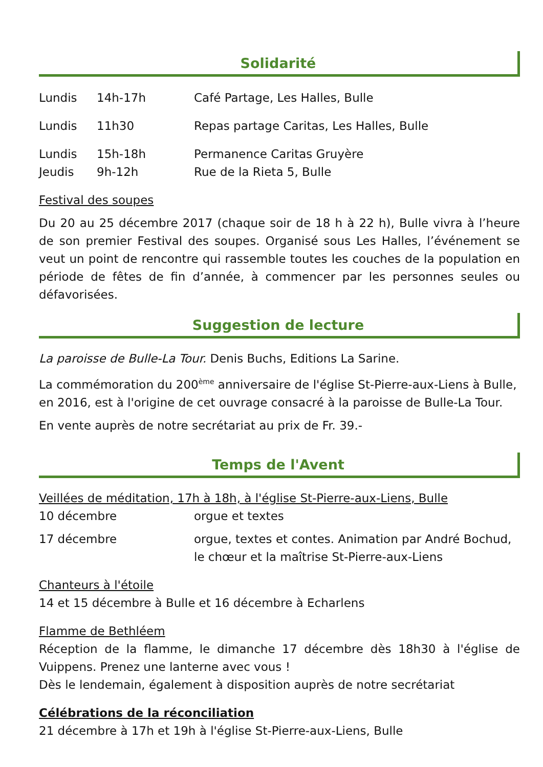Solidarité
Lundis 14h-17h Café Partage, Les Halles, Bulle
Lundis 11h30 Repas partage Caritas, Les Halles, Bulle
Lundis 15h-18h Permanence Caritas Gruyère
Jeudis 9h-12h Rue de la Rieta 5, Bulle
Festival des soupes
Du 20 au 25 décembre 2017 (chaque soir de 18 h à 22 h), Bulle vivra à l’heure de son premier Festival des soupes. Organisé sous Les Halles, l’événement se veut un point de rencontre qui rassemble toutes les couches de la population en période de fêtes de fin d’année, à commencer par les personnes seules ou défavorisées.
Suggestion de lecture
La paroisse de Bulle-La Tour. Denis Buchs, Editions La Sarine.
La commémoration du 200<sup>ème</sup> anniversaire de l'église St-Pierre-aux-Liens à Bulle, en 2016, est à l'origine de cet ouvrage consacré à la paroisse de Bulle-La Tour.
En vente auprès de notre secrétariat au prix de Fr. 39.-
Temps de l'Avent
Veillées de méditation, 17h à 18h, à l'église St-Pierre-aux-Liens, Bulle
10 décembre orgue et textes
17 décembre orgue, textes et contes. Animation par André Bochud, le chœur et la maîtrise St-Pierre-aux-Liens
Chanteurs à l'étoile
14 et 15 décembre à Bulle et 16 décembre à Echarlens
Flamme de Bethléem
Réception de la flamme, le dimanche 17 décembre dès 18h30 à l'église de Vuippens. Prenez une lanterne avec vous !
Dès le lendemain, également à disposition auprès de notre secrétariat
Célébrations de la réconciliation
21 décembre à 17h et 19h à l'église St-Pierre-aux-Liens, Bulle